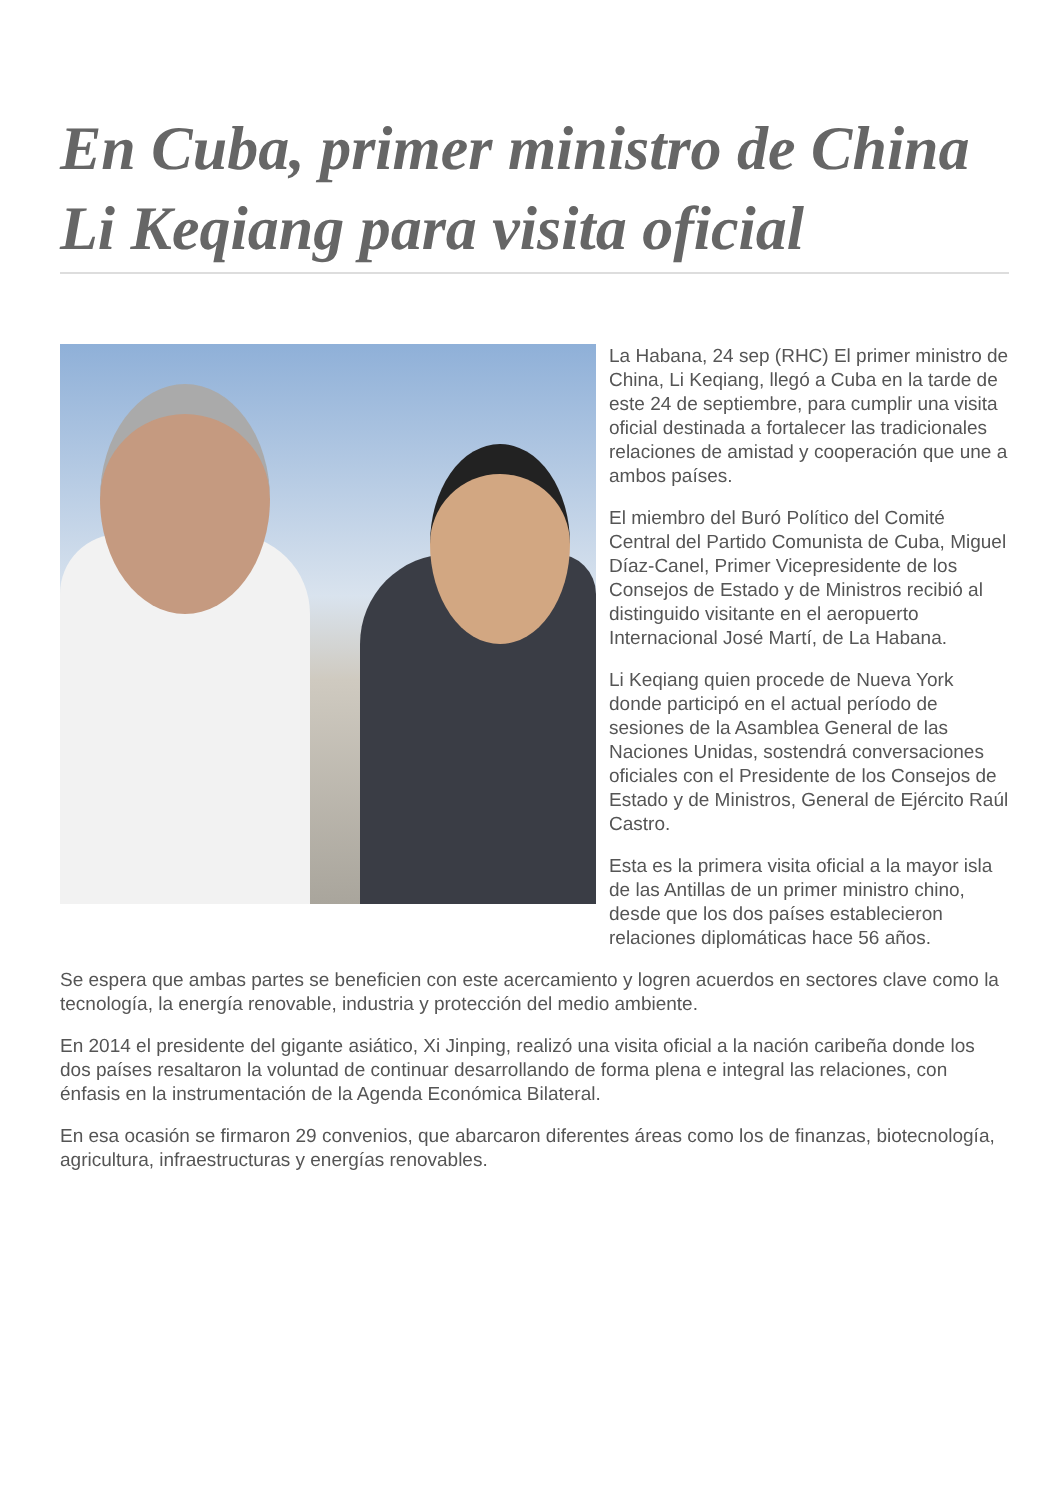En Cuba, primer ministro de China Li Keqiang para visita oficial
La Habana, 24 sep (RHC) El primer ministro de China, Li Keqiang, llegó a Cuba en la tarde de este 24 de septiembre, para cumplir una visita oficial destinada a fortalecer las tradicionales relaciones de amistad y cooperación que une a ambos países.
El miembro del Buró Político del Comité Central del Partido Comunista de Cuba, Miguel Díaz-Canel, Primer Vicepresidente de los Consejos de Estado y de Ministros recibió al distinguido visitante en el aeropuerto Internacional José Martí, de La Habana.
Li Keqiang quien procede de Nueva York donde participó en el actual período de sesiones de la Asamblea General de las Naciones Unidas, sostendrá conversaciones oficiales con el Presidente de los Consejos de Estado y de Ministros, General de Ejército Raúl Castro.
Esta es la primera visita oficial a la mayor isla de las Antillas de un primer ministro chino, desde que los dos países establecieron relaciones diplomáticas hace 56 años.
Se espera que ambas partes se beneficien con este acercamiento y logren acuerdos en sectores clave como la tecnología, la energía renovable, industria y protección del medio ambiente.
En 2014 el presidente del gigante asiático, Xi Jinping, realizó una visita oficial a la nación caribeña donde los dos países resaltaron la voluntad de continuar desarrollando de forma plena e integral las relaciones, con énfasis en la instrumentación de la Agenda Económica Bilateral.
En esa ocasión se firmaron 29 convenios, que abarcaron diferentes áreas como los de finanzas, biotecnología, agricultura, infraestructuras y energías renovables.